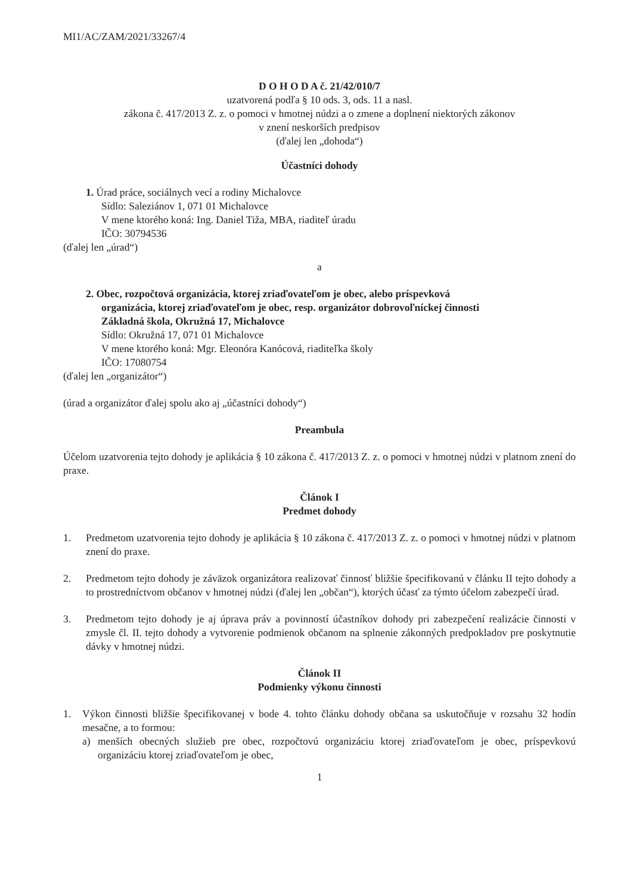MI1/AC/ZAM/2021/33267/4
D O H O D A č. 21/42/010/7
uzatvorená podľa § 10 ods. 3, ods. 11 a nasl.
zákona č. 417/2013 Z. z. o pomoci v hmotnej núdzi a o zmene a doplnení niektorých zákonov
v znení neskorších predpisov
(ďalej len „dohoda“)
Účastníci dohody
1. Úrad práce, sociálnych vecí a rodiny Michalovce
Sídlo: Saleziánov 1, 071 01 Michalovce
V mene ktorého koná: Ing. Daniel Tiža, MBA, riaditeľ úradu
IČO: 30794536
(ďalej len „úrad“)
a
2. Obec, rozpočtová organizácia, ktorej zriaďovateľom je obec, alebo príspevková
organizácia, ktorej zriaďovateľom je obec, resp. organizátor dobrovoľníckej činnosti
Základná škola, Okružná 17, Michalovce
Sídlo: Okružná 17, 071 01 Michalovce
V mene ktorého koná: Mgr. Eleonóra Kanócová, riaditeľka školy
IČO: 17080754
(ďalej len „organizátor“)
(úrad a organizátor ďalej spolu ako aj „účastníci dohody“)
Preambula
Účelom uzatvorenia tejto dohody je aplikácia § 10 zákona č. 417/2013 Z. z. o pomoci v hmotnej núdzi v platnom znení do praxe.
Článok I
Predmet dohody
1. Predmetom uzatvorenia tejto dohody je aplikácia § 10 zákona č. 417/2013 Z. z. o pomoci v hmotnej núdzi v platnom znení do praxe.
2. Predmetom tejto dohody je záväzok organizátora realizovať činnosť bližšie špecifikovanú v článku II tejto dohody a to prostredníctvom občanov v hmotnej núdzi (ďalej len „občan“), ktorých účasť za týmto účelom zabezpečí úrad.
3. Predmetom tejto dohody je aj úprava práv a povinností účastníkov dohody pri zabezpečení realizácie činnosti v zmysle čl. II. tejto dohody a vytvorenie podmienok občanom na splnenie zákonných predpokladov pre poskytnutie dávky v hmotnej núdzi.
Článok II
Podmienky výkonu činnosti
1. Výkon činnosti bližšie špecifikovanej v bode 4. tohto článku dohody občana sa uskutočňuje v rozsahu 32 hodín mesačne, a to formou:
a) menších obecných služieb pre obec, rozpočtovú organizáciu ktorej zriaďovateľom je obec, príspevkovú organizáciu ktorej zriaďovateľom je obec,
1